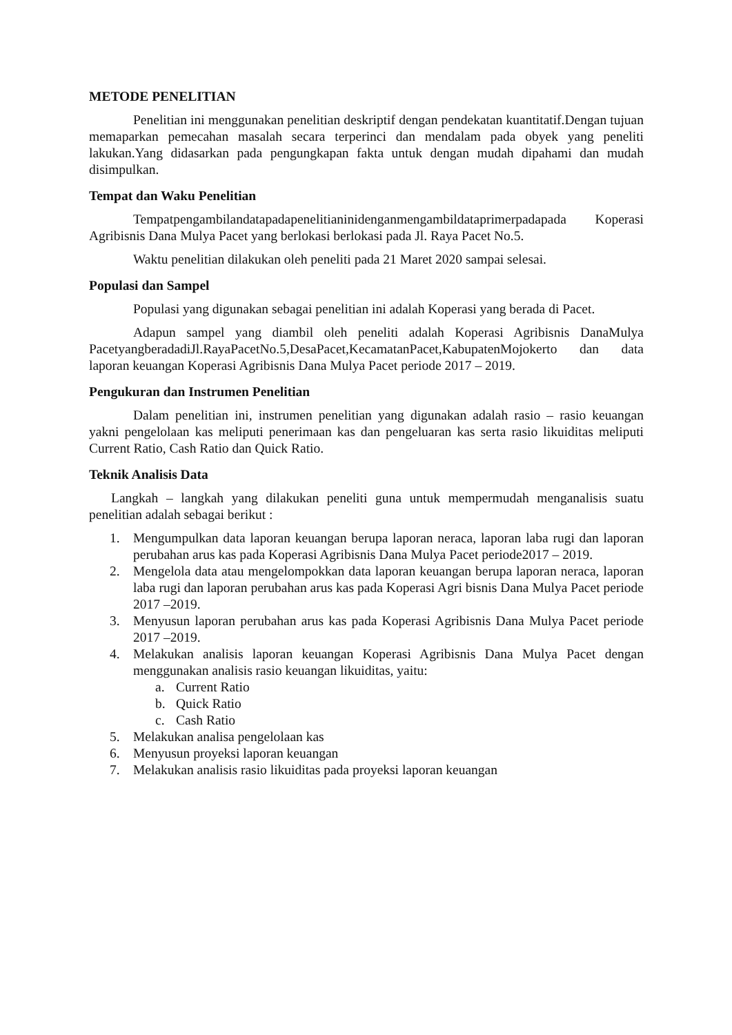METODE PENELITIAN
Penelitian ini menggunakan penelitian deskriptif dengan pendekatan kuantitatif.Dengan tujuan memaparkan pemecahan masalah secara terperinci dan mendalam pada obyek yang peneliti lakukan.Yang didasarkan pada pengungkapan fakta untuk dengan mudah dipahami dan mudah disimpulkan.
Tempat dan Waku Penelitian
Tempatpengambilandatapadapenelitianinidenganmengambildataprimerpadapada Koperasi Agribisnis Dana Mulya Pacet yang berlokasi berlokasi pada Jl. Raya Pacet No.5.
Waktu penelitian dilakukan oleh peneliti pada 21 Maret 2020 sampai selesai.
Populasi dan Sampel
Populasi yang digunakan sebagai penelitian ini adalah Koperasi yang berada di Pacet.
Adapun sampel yang diambil oleh peneliti adalah Koperasi Agribisnis DanaMulya PacetyangberadadiJl.RayaPacetNo.5,DesaPacet,KecamatanPacet,KabupatenMojokerto dan data laporan keuangan Koperasi Agribisnis Dana Mulya Pacet periode 2017 – 2019.
Pengukuran dan Instrumen Penelitian
Dalam penelitian ini, instrumen penelitian yang digunakan adalah rasio – rasio keuangan yakni pengelolaan kas meliputi penerimaan kas dan pengeluaran kas serta rasio likuiditas meliputi Current Ratio, Cash Ratio dan Quick Ratio.
Teknik Analisis Data
Langkah – langkah yang dilakukan peneliti guna untuk mempermudah menganalisis suatu penelitian adalah sebagai berikut :
1. Mengumpulkan data laporan keuangan berupa laporan neraca, laporan laba rugi dan laporan perubahan arus kas pada Koperasi Agribisnis Dana Mulya Pacet periode2017 – 2019.
2. Mengelola data atau mengelompokkan data laporan keuangan berupa laporan neraca, laporan laba rugi dan laporan perubahan arus kas pada Koperasi Agri bisnis Dana Mulya Pacet periode 2017 –2019.
3. Menyusun laporan perubahan arus kas pada Koperasi Agribisnis Dana Mulya Pacet periode 2017 –2019.
4. Melakukan analisis laporan keuangan Koperasi Agribisnis Dana Mulya Pacet dengan menggunakan analisis rasio keuangan likuiditas, yaitu:
a. Current Ratio
b. Quick Ratio
c. Cash Ratio
5. Melakukan analisa pengelolaan kas
6. Menyusun proyeksi laporan keuangan
7. Melakukan analisis rasio likuiditas pada proyeksi laporan keuangan